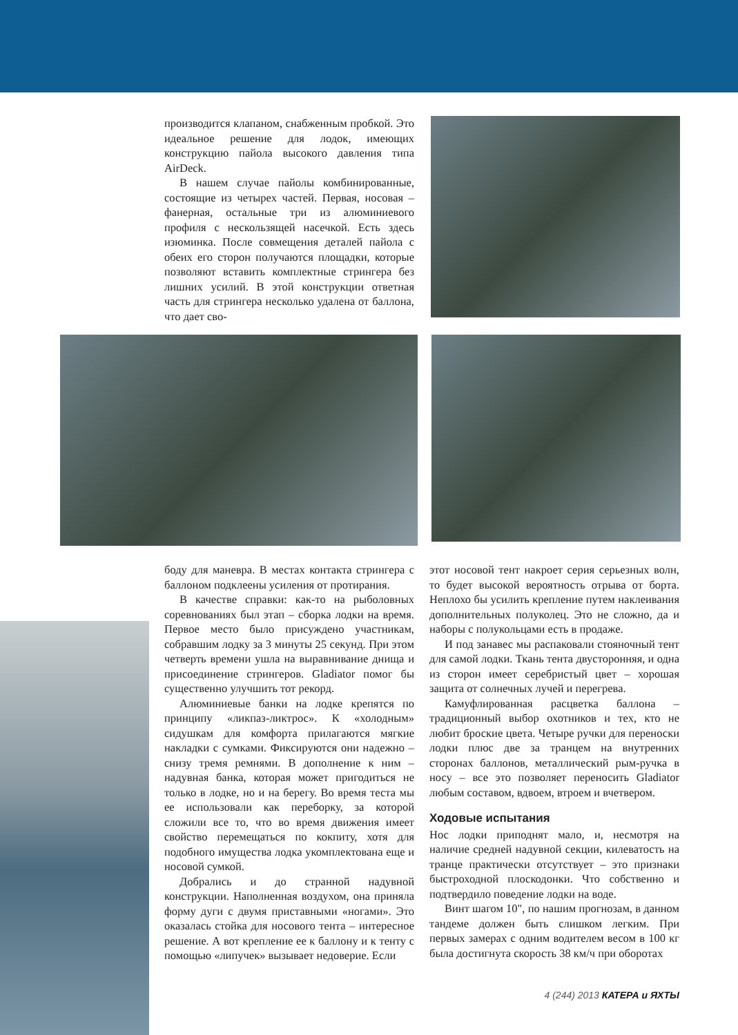производится клапаном, снабженным пробкой. Это идеальное решение для лодок, имеющих конструкцию пайола высокого давления типа AirDeck.
В нашем случае пайолы комбинированные, состоящие из четырех частей. Первая, носовая – фанерная, остальные три из алюминиевого профиля с нескользящей насечкой. Есть здесь изюминка. После совмещения деталей пайола с обеих его сторон получаются площадки, которые позволяют вставить комплектные стрингера без лишних усилий. В этой конструкции ответная часть для стрингера несколько удалена от баллона, что дает сво-
боду для маневра. В местах контакта стрингера с баллоном подклеены усиления от протирания.
В качестве справки: как-то на рыболовных соревнованиях был этап – сборка лодки на время. Первое место было присуждено участникам, собравшим лодку за 3 минуты 25 секунд. При этом четверть времени ушла на выравнивание днища и присоединение стрингеров. Gladiator помог бы существенно улучшить тот рекорд.
Алюминиевые банки на лодке крепятся по принципу «ликпаз-ликтрос». К «холодным» сидушкам для комфорта прилагаются мягкие накладки с сумками. Фиксируются они надежно – снизу тремя ремнями. В дополнение к ним – надувная банка, которая может пригодиться не только в лодке, но и на берегу. Во время теста мы ее использовали как переборку, за которой сложили все то, что во время движения имеет свойство перемещаться по кокпиту, хотя для подобного имущества лодка укомплектована еще и носовой сумкой.
Добрались и до странной надувной конструкции. Наполненная воздухом, она приняла форму дуги с двумя приставными «ногами». Это оказалась стойка для носового тента – интересное решение. А вот крепление ее к баллону и к тенту с помощью «липучек» вызывает недоверие. Если
этот носовой тент накроет серия серьезных волн, то будет высокой вероятность отрыва от борта. Неплохо бы усилить крепление путем наклеивания дополнительных полуколец. Это не сложно, да и наборы с полукольцами есть в продаже.
И под занавес мы распаковали стояночный тент для самой лодки. Ткань тента двусторонняя, и одна из сторон имеет серебристый цвет – хорошая защита от солнечных лучей и перегрева.
Камуфлированная расцветка баллона – традиционный выбор охотников и тех, кто не любит броские цвета. Четыре ручки для переноски лодки плюс две за транцем на внутренних сторонах баллонов, металлический рым-ручка в носу – все это позволяет переносить Gladiator любым составом, вдвоем, втроем и вчетвером.
Ходовые испытания
Нос лодки приподнят мало, и, несмотря на наличие средней надувной секции, килеватость на транце практически отсутствует – это признаки быстроходной плоскодонки. Что собственно и подтвердило поведение лодки на воде.
Винт шагом 10", по нашим прогнозам, в данном тандеме должен быть слишком легким. При первых замерах с одним водителем весом в 100 кг была достигнута скорость 38 км/ч при оборотах
4 (244) 2013 КАТЕРА и ЯХТЫ